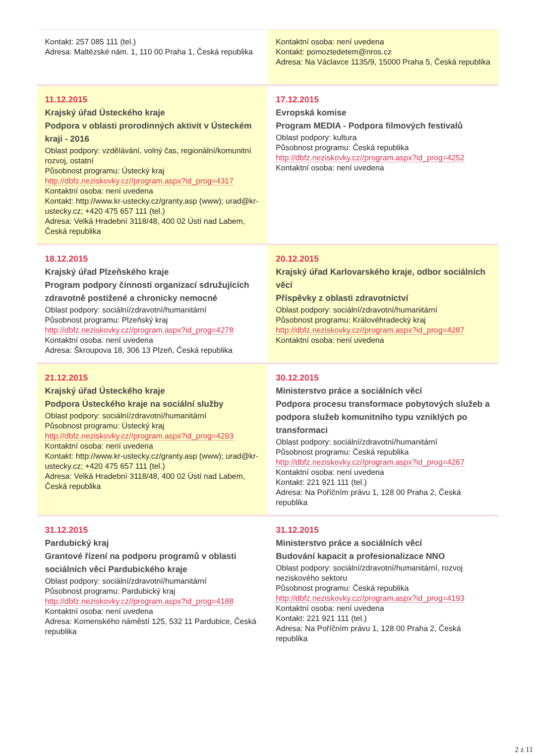| Kontakt: 257 085 111 (tel.) Adresa: Maltézské nám. 1, 110 00 Praha 1, Česká republika | Kontaktní osoba: není uvedena Kontakt: pomoztedetem@nros.cz Adresa: Na Václavce 1135/9, 15000 Praha 5, Česká republika |
| 11.12.2015 Krajský úřad Ústeckého kraje Podpora v oblasti prorodinných aktivit v Ústeckém kraji - 2016 Oblast podpory: vzdělávání, volný čas, regionální/komunitní rozvoj, ostatní Působnost programu: Ústecký kraj http://dbfz.neziskovky.cz//program.aspx?id_prog=4317 Kontaktní osoba: není uvedena Kontakt: http://www.kr-ustecky.cz/granty.asp (www); urad@kr-ustecky.cz; +420 475 657 111 (tel.) Adresa: Velká Hradební 3118/48, 400 02 Ústí nad Labem, Česká republika | 17.12.2015 Evropská komise Program MEDIA - Podpora filmových festivalů Oblast podpory: kultura Působnost programu: Česká republika http://dbfz.neziskovky.cz//program.aspx?id_prog=4252 Kontaktní osoba: není uvedena |
| 18.12.2015 Krajský úřad Plzeňského kraje Program podpory činnosti organizací sdružujících zdravotně postižené a chronicky nemocné Oblast podpory: sociální/zdravotní/humanitární Působnost programu: Plzeňský kraj http://dbfz.neziskovky.cz//program.aspx?id_prog=4278 Kontaktní osoba: není uvedena Adresa: Škroupova 18, 306 13 Plzeň, Česká republika | 20.12.2015 Krajský úřad Karlovarského kraje, odbor sociálních věcí Příspěvky z oblasti zdravotnictví Oblast podpory: sociální/zdravotní/humanitární Působnost programu: Královéhradecký kraj http://dbfz.neziskovky.cz//program.aspx?id_prog=4287 Kontaktní osoba: není uvedena |
| 21.12.2015 Krajský úřad Ústeckého kraje Podpora Ústeckého kraje na sociální služby Oblast podpory: sociální/zdravotní/humanitární Působnost programu: Ústecký kraj http://dbfz.neziskovky.cz//program.aspx?id_prog=4293 Kontaktní osoba: není uvedena Kontakt: http://www.kr-ustecky.cz/granty.asp (www); urad@kr-ustecky.cz; +420 475 657 111 (tel.) Adresa: Velká Hradební 3118/48, 400 02 Ústí nad Labem, Česká republika | 30.12.2015 Ministerstvo práce a sociálních věcí Podpora procesu transformace pobytových služeb a podpora služeb komunitního typu vzniklých po transformaci Oblast podpory: sociální/zdravotní/humanitární Působnost programu: Česká republika http://dbfz.neziskovky.cz//program.aspx?id_prog=4267 Kontaktní osoba: není uvedena Kontakt: 221 921 111 (tel.) Adresa: Na Poříčním právu 1, 128 00 Praha 2, Česká republika |
| 31.12.2015 Pardubický kraj Grantové řízení na podporu programů v oblasti sociálních věcí Pardubického kraje Oblast podpory: sociální/zdravotní/humanitární Působnost programu: Pardubický kraj http://dbfz.neziskovky.cz//program.aspx?id_prog=4188 Kontaktní osoba: není uvedena Adresa: Komenského náměstí 125, 532 11 Pardubice, Česká republika | 31.12.2015 Ministerstvo práce a sociálních věcí Budování kapacit a profesionalizace NNO Oblast podpory: sociální/zdravotní/humanitární, rozvoj neziskového sektoru Působnost programu: Česká republika http://dbfz.neziskovky.cz//program.aspx?id_prog=4193 Kontaktní osoba: není uvedena Kontakt: 221 921 111 (tel.) Adresa: Na Poříčním právu 1, 128 00 Praha 2, Česká republika |
2 z 11